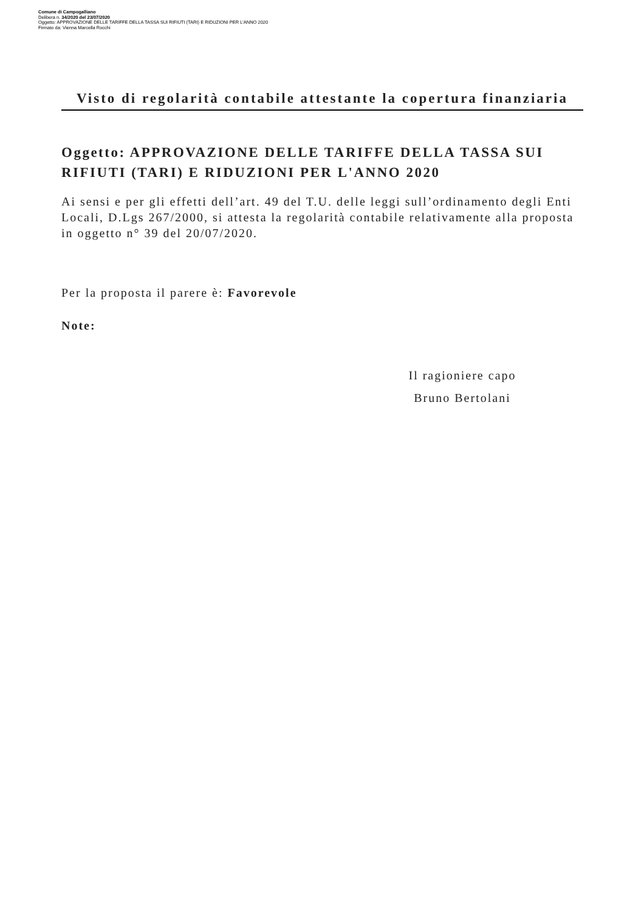Comune di Campogalliano
Delibera n. 34/2020 del 23/07/2020
Oggetto: APPROVAZIONE DELLE TARIFFE DELLA TASSA SUI RIFIUTI (TARI) E RIDUZIONI PER L'ANNO 2020
Firmato da: Vienna Marcella Rocchi
Visto di regolarità contabile attestante la copertura finanziaria
Oggetto: APPROVAZIONE DELLE TARIFFE DELLA TASSA SUI RIFIUTI (TARI) E RIDUZIONI PER L'ANNO 2020
Ai sensi e per gli effetti dell’art. 49 del T.U. delle leggi sull’ordinamento degli Enti Locali, D.Lgs 267/2000, si attesta la regolarità contabile relativamente alla proposta in oggetto n° 39 del 20/07/2020.
Per la proposta il parere è: Favorevole
Note:
Il ragioniere capo
Bruno Bertolani